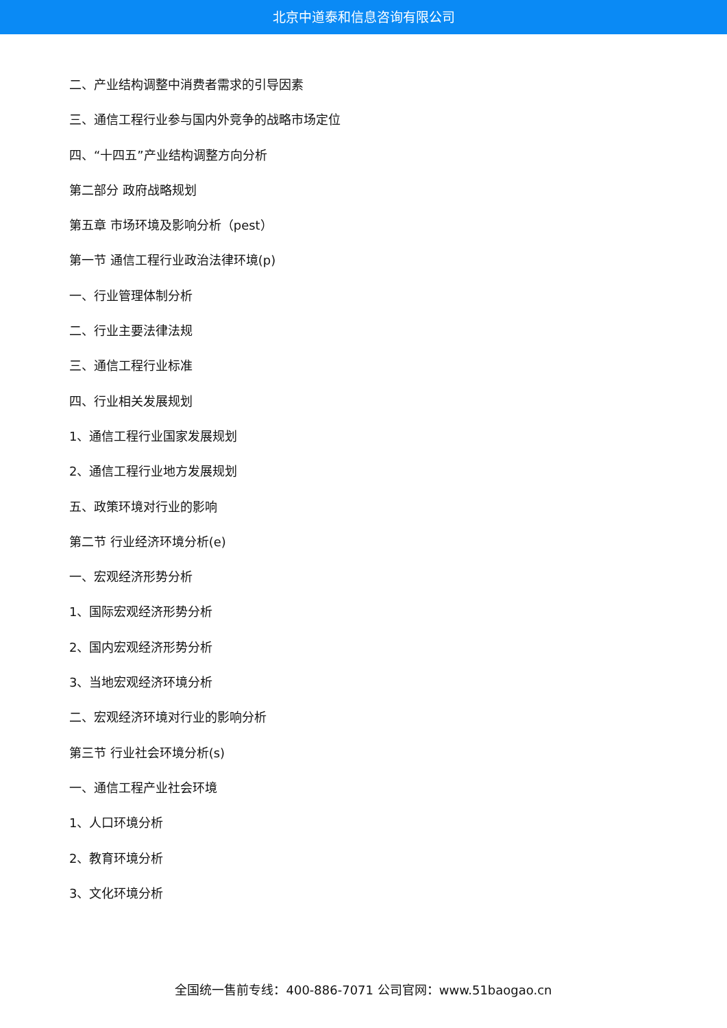北京中道泰和信息咨询有限公司
二、产业结构调整中消费者需求的引导因素
三、通信工程行业参与国内外竞争的战略市场定位
四、“十四五”产业结构调整方向分析
第二部分 政府战略规划
第五章 市场环境及影响分析（pest）
第一节 通信工程行业政治法律环境(p)
一、行业管理体制分析
二、行业主要法律法规
三、通信工程行业标准
四、行业相关发展规划
1、通信工程行业国家发展规划
2、通信工程行业地方发展规划
五、政策环境对行业的影响
第二节 行业经济环境分析(e)
一、宏观经济形势分析
1、国际宏观经济形势分析
2、国内宏观经济形势分析
3、当地宏观经济环境分析
二、宏观经济环境对行业的影响分析
第三节 行业社会环境分析(s)
一、通信工程产业社会环境
1、人口环境分析
2、教育环境分析
3、文化环境分析
全国统一售前专线：400-886-7071 公司官网：www.51baogao.cn